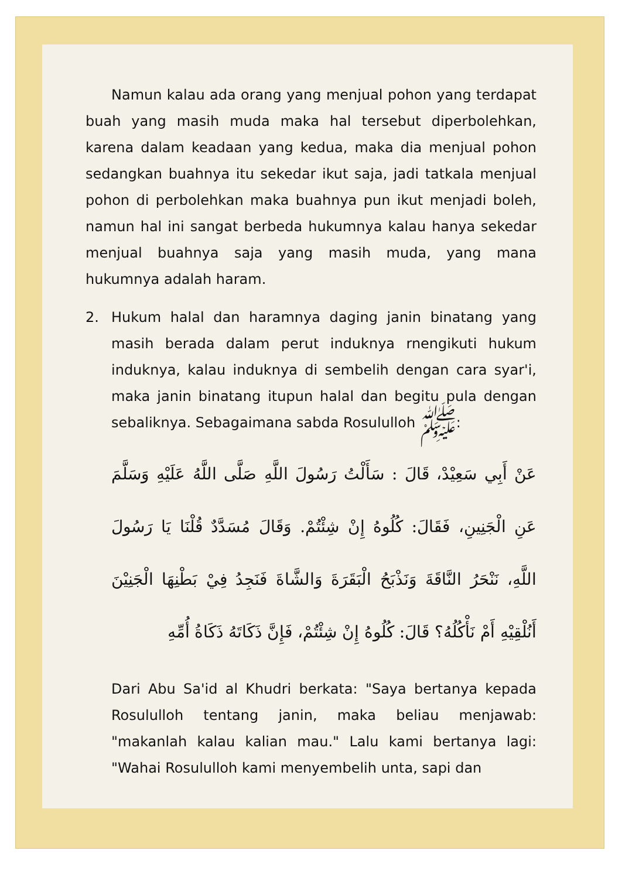Namun kalau ada orang yang menjual pohon yang terdapat buah yang masih muda maka hal tersebut diperbolehkan, karena dalam keadaan yang kedua, maka dia menjual pohon sedangkan buahnya itu sekedar ikut saja, jadi tatkala menjual pohon di perbolehkan maka buahnya pun ikut menjadi boleh, namun hal ini sangat berbeda hukumnya kalau hanya sekedar menjual buahnya saja yang masih muda, yang mana hukumnya adalah haram.
2. Hukum halal dan haramnya daging janin binatang yang masih berada dalam perut induknya rnengikuti hukum induknya, kalau induknya di sembelih dengan cara syar'i, maka janin binatang itupun halal dan begitu pula dengan sebaliknya. Sebagaimana sabda Rosululloh ﷺ:
عَنْ أَبِي سَعِيْدْ، قَالَ : سَأَلْتُ رَسُولَ اللَّهِ صَلَّى اللَّهُ عَلَيْهِ وَسَلَّمَ عَنِ الْجَنِينِ، فَقَالَ: كُلُوهُ إِنْ شِئْتُمْ. وَقَالَ مُسَدَّدٌ قُلْنَا يَا رَسُولَ اللَّهِ، نَنْحَرُ النَّاقَةَ وَنَذْبَحُ الْبَقَرَةَ وَالشَّاةَ فَنَجِدُ فِيْ بَطْنِهَا الْجَنِيْنَ أَنُلْقِيْهِ أَمْ نَأْكُلُهُ؟ قَالَ: كُلُوهُ إِنْ شِئْتُمْ، فَإِنَّ ذَكَاتَهُ ذَكَاةُ أُمِّهِ
Dari Abu Sa'id al Khudri berkata: "Saya bertanya kepada Rosululloh tentang janin, maka beliau menjawab: "makanlah kalau kalian mau." Lalu kami bertanya lagi: "Wahai Rosululloh kami menyembelih unta, sapi dan